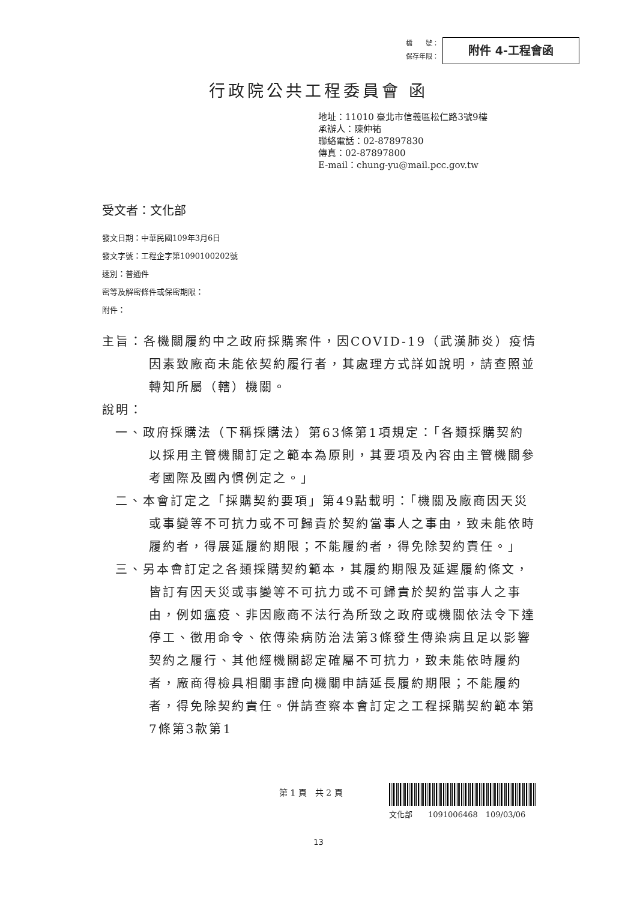檔　　號：
保存年限：
附件 4-工程會函
行政院公共工程委員會 函
地址：11010 臺北市信義區松仁路3號9樓
承辦人：陳仲祐
聯絡電話：02-87897830
傳真：02-87897800
E-mail：chung-yu@mail.pcc.gov.tw
受文者：文化部
發文日期：中華民國109年3月6日
發文字號：工程企字第1090100202號
速別：普通件
密等及解密條件或保密期限：
附件：
主旨：各機關履約中之政府採購案件，因COVID-19（武漢肺炎）疫情因素致廠商未能依契約履行者，其處理方式詳如說明，請查照並轉知所屬（轄）機關。
說明：
一、政府採購法（下稱採購法）第63條第1項規定：「各類採購契約以採用主管機關訂定之範本為原則，其要項及內容由主管機關參考國際及國內慣例定之。」
二、本會訂定之「採購契約要項」第49點載明：「機關及廠商因天災或事變等不可抗力或不可歸責於契約當事人之事由，致未能依時履約者，得展延履約期限；不能履約者，得免除契約責任。」
三、另本會訂定之各類採購契約範本，其履約期限及延遲履約條文，皆訂有因天災或事變等不可抗力或不可歸責於契約當事人之事由，例如瘟疫、非因廠商不法行為所致之政府或機關依法令下達停工、徵用命令、依傳染病防治法第3條發生傳染病且足以影響契約之履行、其他經機關認定確屬不可抗力，致未能依時履約者，廠商得檢具相關事證向機關申請延長履約期限；不能履約者，得免除契約責任。併請查察本會訂定之工程採購契約範本第7條第3款第1
第 1 頁　共 2 頁
文化部　　1091006468　109/03/06
13